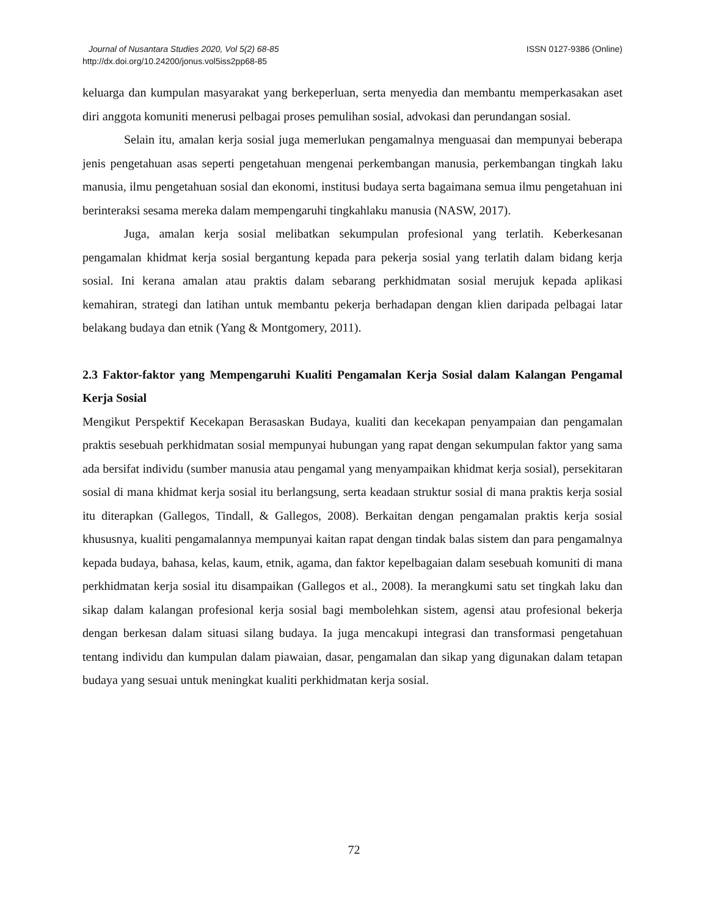Journal of Nusantara Studies 2020, Vol 5(2) 68-85 ISSN 0127-9386 (Online)
http://dx.doi.org/10.24200/jonus.vol5iss2pp68-85
keluarga dan kumpulan masyarakat yang berkeperluan, serta menyedia dan membantu memperkasakan aset diri anggota komuniti menerusi pelbagai proses pemulihan sosial, advokasi dan perundangan sosial.
Selain itu, amalan kerja sosial juga memerlukan pengamalnya menguasai dan mempunyai beberapa jenis pengetahuan asas seperti pengetahuan mengenai perkembangan manusia, perkembangan tingkah laku manusia, ilmu pengetahuan sosial dan ekonomi, institusi budaya serta bagaimana semua ilmu pengetahuan ini berinteraksi sesama mereka dalam mempengaruhi tingkahlaku manusia (NASW, 2017).
Juga, amalan kerja sosial melibatkan sekumpulan profesional yang terlatih. Keberkesanan pengamalan khidmat kerja sosial bergantung kepada para pekerja sosial yang terlatih dalam bidang kerja sosial. Ini kerana amalan atau praktis dalam sebarang perkhidmatan sosial merujuk kepada aplikasi kemahiran, strategi dan latihan untuk membantu pekerja berhadapan dengan klien daripada pelbagai latar belakang budaya dan etnik (Yang & Montgomery, 2011).
2.3 Faktor-faktor yang Mempengaruhi Kualiti Pengamalan Kerja Sosial dalam Kalangan Pengamal Kerja Sosial
Mengikut Perspektif Kecekapan Berasaskan Budaya, kualiti dan kecekapan penyampaian dan pengamalan praktis sesebuah perkhidmatan sosial mempunyai hubungan yang rapat dengan sekumpulan faktor yang sama ada bersifat individu (sumber manusia atau pengamal yang menyampaikan khidmat kerja sosial), persekitaran sosial di mana khidmat kerja sosial itu berlangsung, serta keadaan struktur sosial di mana praktis kerja sosial itu diterapkan (Gallegos, Tindall, & Gallegos, 2008). Berkaitan dengan pengamalan praktis kerja sosial khususnya, kualiti pengamalannya mempunyai kaitan rapat dengan tindak balas sistem dan para pengamalnya kepada budaya, bahasa, kelas, kaum, etnik, agama, dan faktor kepelbagaian dalam sesebuah komuniti di mana perkhidmatan kerja sosial itu disampaikan (Gallegos et al., 2008). Ia merangkumi satu set tingkah laku dan sikap dalam kalangan profesional kerja sosial bagi membolehkan sistem, agensi atau profesional bekerja dengan berkesan dalam situasi silang budaya. Ia juga mencakupi integrasi dan transformasi pengetahuan tentang individu dan kumpulan dalam piawaian, dasar, pengamalan dan sikap yang digunakan dalam tetapan budaya yang sesuai untuk meningkat kualiti perkhidmatan kerja sosial.
72